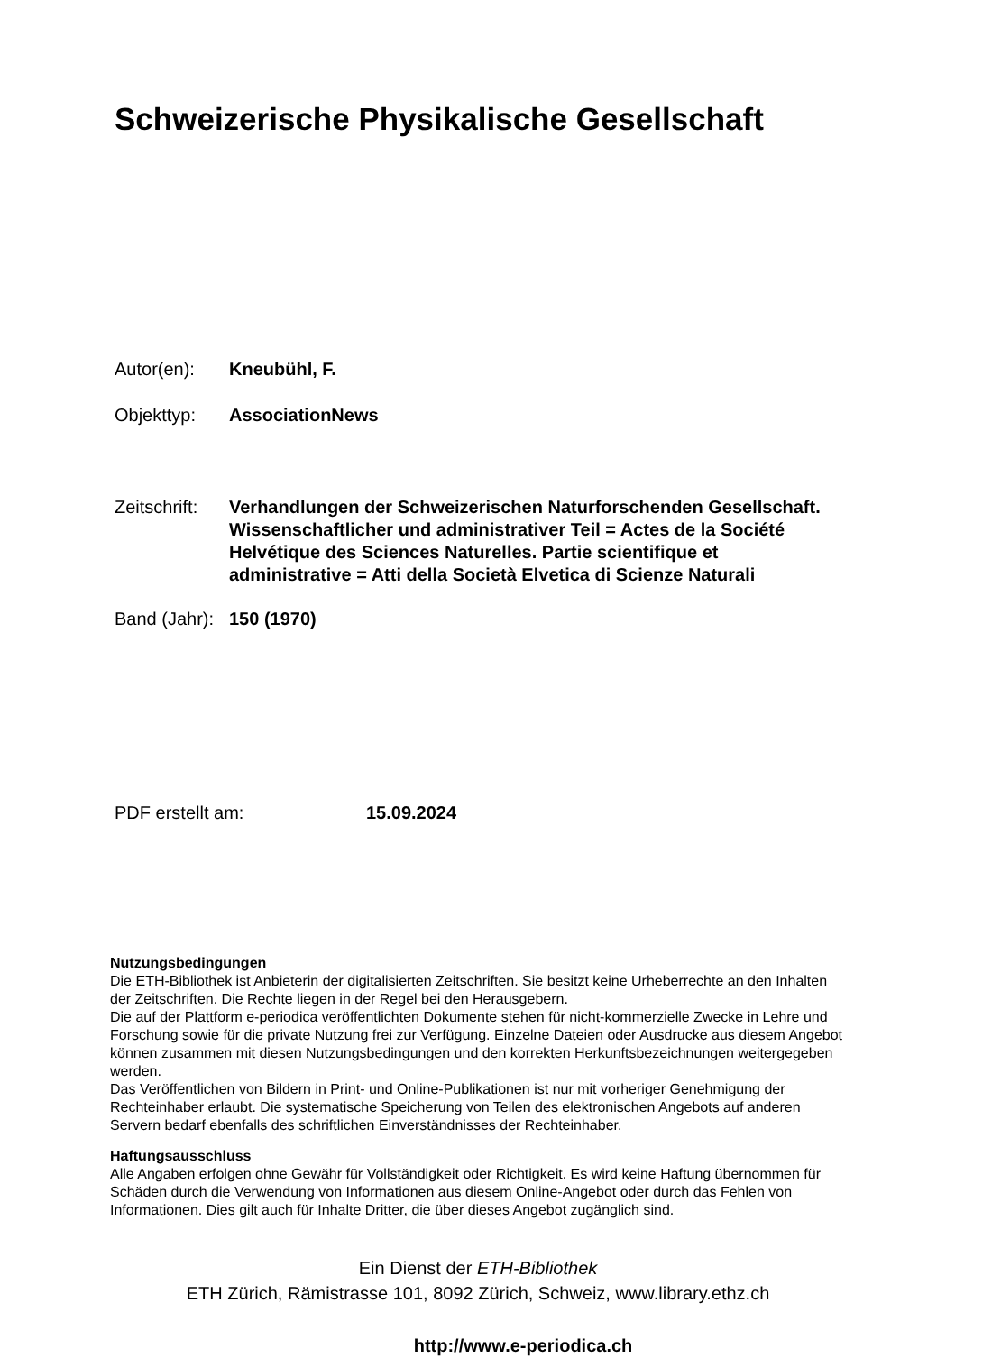Schweizerische Physikalische Gesellschaft
Autor(en): Kneubühl, F.
Objekttyp: AssociationNews
Zeitschrift:
Verhandlungen der Schweizerischen Naturforschenden Gesellschaft. Wissenschaftlicher und administrativer Teil = Actes de la Société Helvétique des Sciences Naturelles. Partie scientifique et administrative = Atti della Società Elvetica di Scienze Naturali
Band (Jahr):
150 (1970)
PDF erstellt am: 15.09.2024
Nutzungsbedingungen
Die ETH-Bibliothek ist Anbieterin der digitalisierten Zeitschriften. Sie besitzt keine Urheberrechte an den Inhalten der Zeitschriften. Die Rechte liegen in der Regel bei den Herausgebern.
Die auf der Plattform e-periodica veröffentlichten Dokumente stehen für nicht-kommerzielle Zwecke in Lehre und Forschung sowie für die private Nutzung frei zur Verfügung. Einzelne Dateien oder Ausdrucke aus diesem Angebot können zusammen mit diesen Nutzungsbedingungen und den korrekten Herkunftsbezeichnungen weitergegeben werden.
Das Veröffentlichen von Bildern in Print- und Online-Publikationen ist nur mit vorheriger Genehmigung der Rechteinhaber erlaubt. Die systematische Speicherung von Teilen des elektronischen Angebots auf anderen Servern bedarf ebenfalls des schriftlichen Einverständnisses der Rechteinhaber.
Haftungsausschluss
Alle Angaben erfolgen ohne Gewähr für Vollständigkeit oder Richtigkeit. Es wird keine Haftung übernommen für Schäden durch die Verwendung von Informationen aus diesem Online-Angebot oder durch das Fehlen von Informationen. Dies gilt auch für Inhalte Dritter, die über dieses Angebot zugänglich sind.
Ein Dienst der ETH-Bibliothek
ETH Zürich, Rämistrasse 101, 8092 Zürich, Schweiz, www.library.ethz.ch
http://www.e-periodica.ch